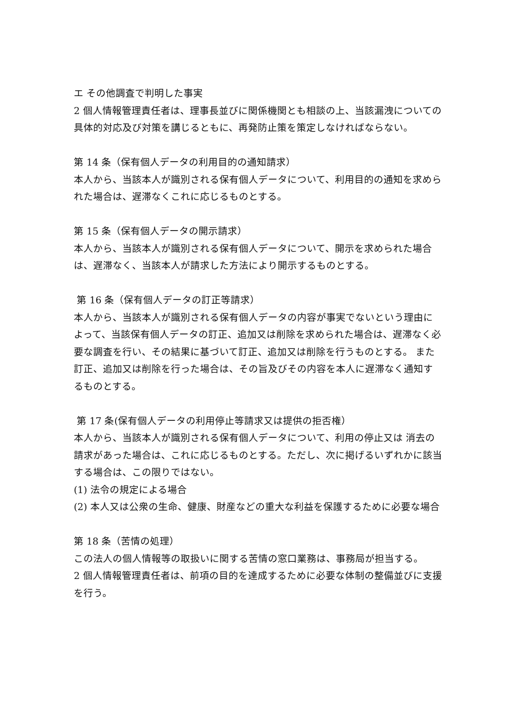エ その他調査で判明した事実
2 個人情報管理責任者は、理事長並びに関係機関とも相談の上、当該漏洩についての具体的対応及び対策を講じるともに、再発防止策を策定しなければならない。
第 14 条（保有個人データの利用目的の通知請求）
本人から、当該本人が識別される保有個人データについて、利用目的の通知を求められた場合は、遅滞なくこれに応じるものとする。
第 15 条（保有個人データの開示請求）
本人から、当該本人が識別される保有個人データについて、開示を求められた場合は、遅滞なく、当該本人が請求した方法により開示するものとする。
第 16 条（保有個人データの訂正等請求）
本人から、当該本人が識別される保有個人データの内容が事実でないという理由によって、当該保有個人データの訂正、追加又は削除を求められた場合は、遅滞なく必要な調査を行い、その結果に基づいて訂正、追加又は削除を行うものとする。 また訂正、追加又は削除を行った場合は、その旨及びその内容を本人に遅滞なく通知するものとする。
第 17 条(保有個人データの利用停止等請求又は提供の拒否権）
本人から、当該本人が識別される保有個人データについて、利用の停止又は 消去の請求があった場合は、これに応じるものとする。ただし、次に掲げるいずれかに該当する場合は、この限りではない。
(1) 法令の規定による場合
(2) 本人又は公衆の生命、健康、財産などの重大な利益を保護するために必要な場合
第 18 条（苦情の処理）
この法人の個人情報等の取扱いに関する苦情の窓口業務は、事務局が担当する。
2 個人情報管理責任者は、前項の目的を達成するために必要な体制の整備並びに支援を行う。